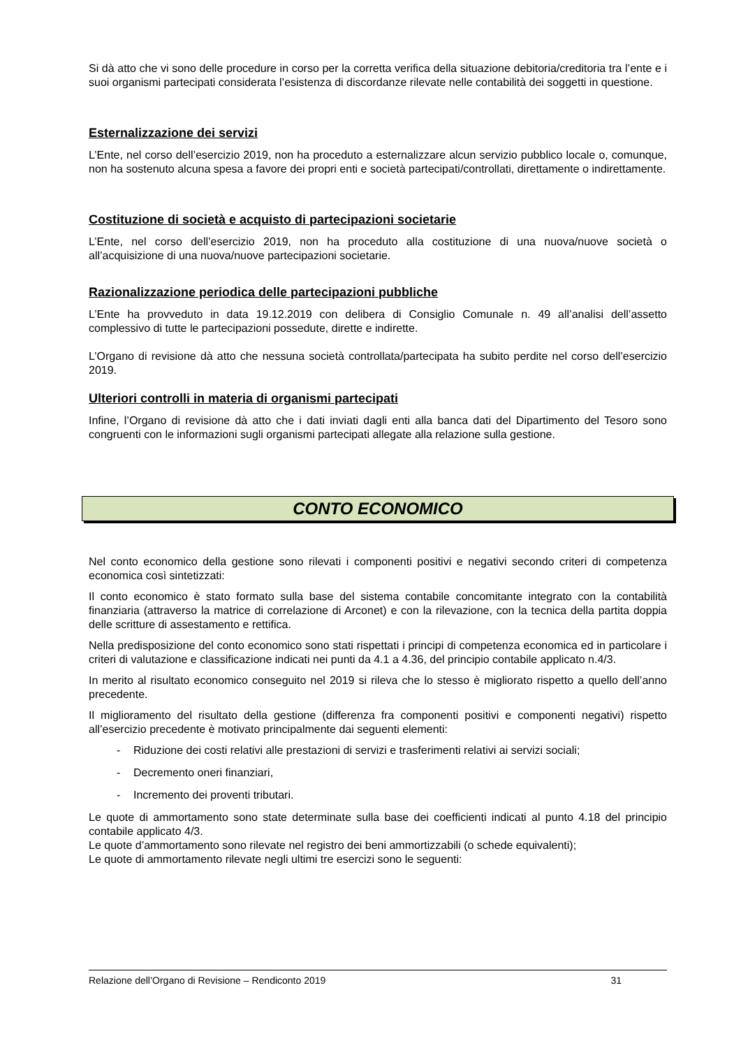Si dà atto che vi sono delle procedure in corso per la corretta verifica della situazione debitoria/creditoria tra l’ente e i suoi organismi partecipati considerata l’esistenza di discordanze rilevate nelle contabilità dei soggetti in questione.
Esternalizzazione dei servizi
L’Ente, nel corso dell’esercizio 2019, non ha proceduto a esternalizzare alcun servizio pubblico locale o, comunque, non ha sostenuto alcuna spesa a favore dei propri enti e società partecipati/controllati, direttamente o indirettamente.
Costituzione di società e acquisto di partecipazioni societarie
L’Ente, nel corso dell’esercizio 2019, non ha proceduto alla costituzione di una nuova/nuove società o all’acquisizione di una nuova/nuove partecipazioni societarie.
Razionalizzazione periodica delle partecipazioni pubbliche
L’Ente ha provveduto in data 19.12.2019 con delibera di Consiglio Comunale n. 49 all’analisi dell’assetto complessivo di tutte le partecipazioni possedute, dirette e indirette.
L’Organo di revisione dà atto che nessuna società controllata/partecipata ha subito perdite nel corso dell’esercizio 2019.
Ulteriori controlli in materia di organismi partecipati
Infine, l’Organo di revisione dà atto che i dati inviati dagli enti alla banca dati del Dipartimento del Tesoro sono congruenti con le informazioni sugli organismi partecipati allegate alla relazione sulla gestione.
CONTO ECONOMICO
Nel conto economico della gestione sono rilevati i componenti positivi e negativi secondo criteri di competenza economica così sintetizzati:
Il conto economico è stato formato sulla base del sistema contabile concomitante integrato con la contabilità finanziaria (attraverso la matrice di correlazione di Arconet) e con la rilevazione, con la tecnica della partita doppia delle scritture di assestamento e rettifica.
Nella predisposizione del conto economico sono stati rispettati i principi di competenza economica ed in particolare i criteri di valutazione e classificazione indicati nei punti da 4.1 a 4.36, del principio contabile applicato n.4/3.
In merito al risultato economico conseguito nel 2019 si rileva che lo stesso è migliorato rispetto a quello dell’anno precedente.
Il miglioramento del risultato della gestione (differenza fra componenti positivi e componenti negativi) rispetto all’esercizio precedente è motivato principalmente dai seguenti elementi:
- Riduzione dei costi relativi alle prestazioni di servizi e trasferimenti relativi ai servizi sociali;
- Decremento oneri finanziari,
- Incremento dei proventi tributari.
Le quote di ammortamento sono state determinate sulla base dei coefficienti indicati al punto 4.18 del principio contabile applicato 4/3.
Le quote d’ammortamento sono rilevate nel registro dei beni ammortizzabili (o schede equivalenti);
Le quote di ammortamento rilevate negli ultimi tre esercizi sono le seguenti:
Relazione dell’Organo di Revisione – Rendiconto 2019 31